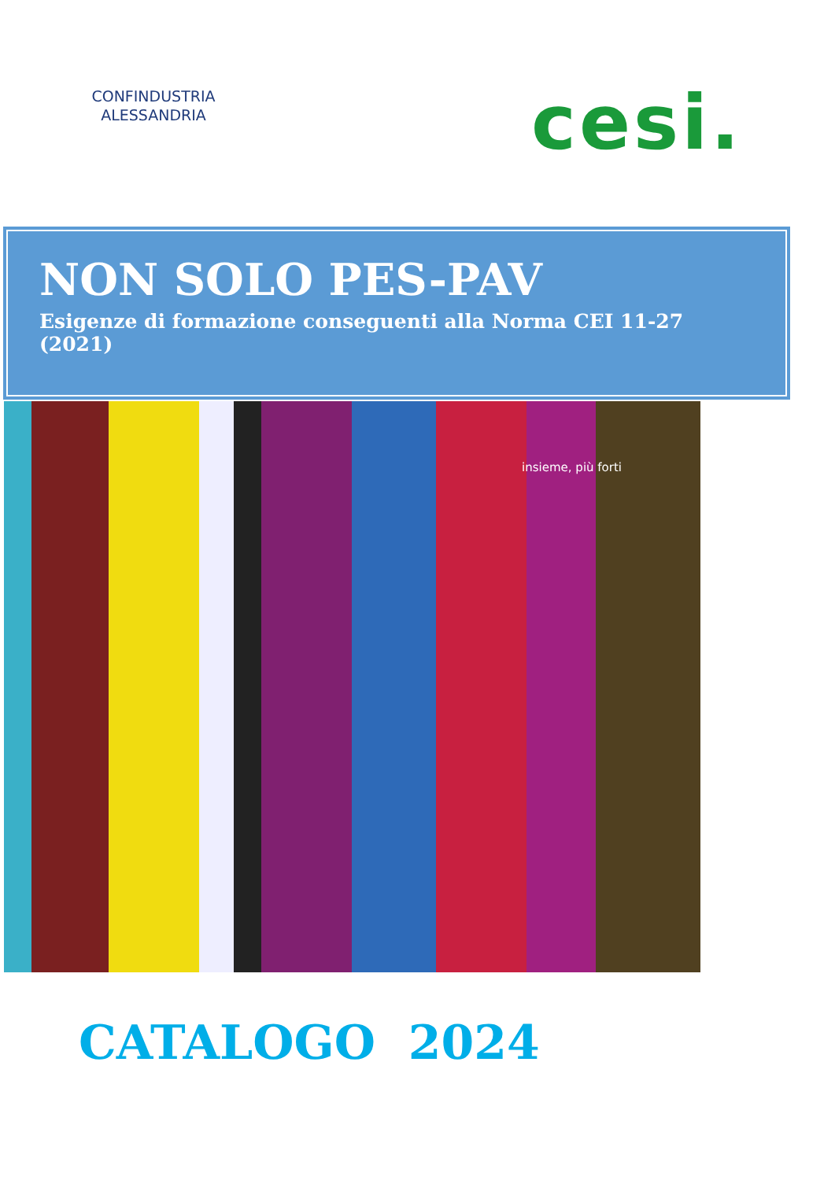CONFINDUSTRIA
ALESSANDRIA
cesi.
NON SOLO PES-PAV
Esigenze di formazione conseguenti alla Norma CEI 11-27 (2021)
insieme, più forti
CATALOGO 2024